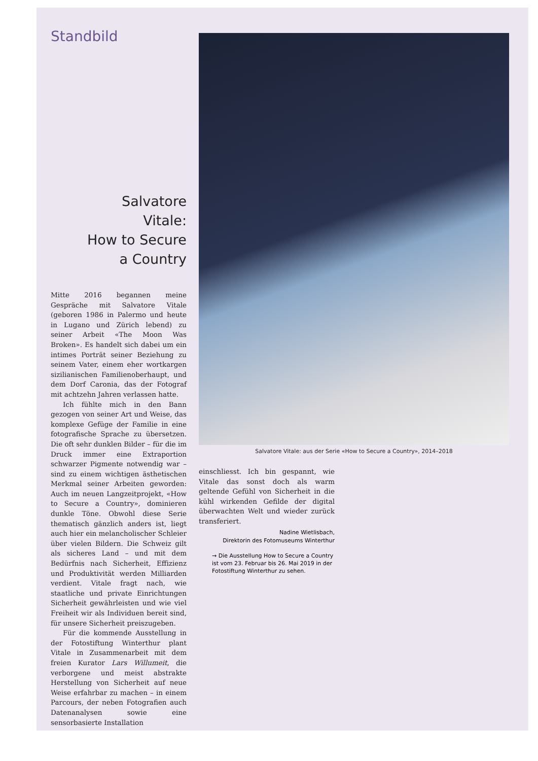Standbild
Salvatore
Vitale:
How to Secure
a Country
Mitte 2016 begannen meine Gespräche mit Salvatore Vitale (geboren 1986 in Palermo und heute in Lugano und Zürich lebend) zu seiner Arbeit «The Moon Was Broken». Es handelt sich dabei um ein intimes Porträt seiner Beziehung zu seinem Vater, einem eher wortkargen sizilianischen Familienoberhaupt, und dem Dorf Caronia, das der Fotograf mit achtzehn Jahren verlassen hatte.
Ich fühlte mich in den Bann gezogen von seiner Art und Weise, das komplexe Gefüge der Familie in eine fotografische Sprache zu übersetzen. Die oft sehr dunklen Bilder – für die im Druck immer eine Extraportion schwarzer Pigmente notwendig war – sind zu einem wichtigen ästhetischen Merkmal seiner Arbeiten geworden: Auch im neuen Langzeitprojekt, «How to Secure a Country», dominieren dunkle Töne. Obwohl diese Serie thematisch gänzlich anders ist, liegt auch hier ein melancholischer Schleier über vielen Bildern. Die Schweiz gilt als sicheres Land – und mit dem Bedürfnis nach Sicherheit, Effizienz und Produktivität werden Milliarden verdient. Vitale fragt nach, wie staatliche und private Einrichtungen Sicherheit gewährleisten und wie viel Freiheit wir als Individuen bereit sind, für unsere Sicherheit preiszugeben.
Für die kommende Ausstellung in der Fotostiftung Winterthur plant Vitale in Zusammenarbeit mit dem freien Kurator Lars Willumeit, die verborgene und meist abstrakte Herstellung von Sicherheit auf neue Weise erfahrbar zu machen – in einem Parcours, der neben Fotografien auch Datenanalysen sowie eine sensorbasierte Installation
Salvatore Vitale: aus der Serie «How to Secure a Country», 2014–2018
einschliesst. Ich bin gespannt, wie Vitale das sonst doch als warm geltende Gefühl von Sicherheit in die kühl wirkenden Gefilde der digital überwachten Welt und wieder zurück transferiert.
Nadine Wietlisbach,
Direktorin des Fotomuseums Winterthur
→ Die Ausstellung How to Secure a Country ist vom 23. Februar bis 26. Mai 2019 in der Fotostiftung Winterthur zu sehen.